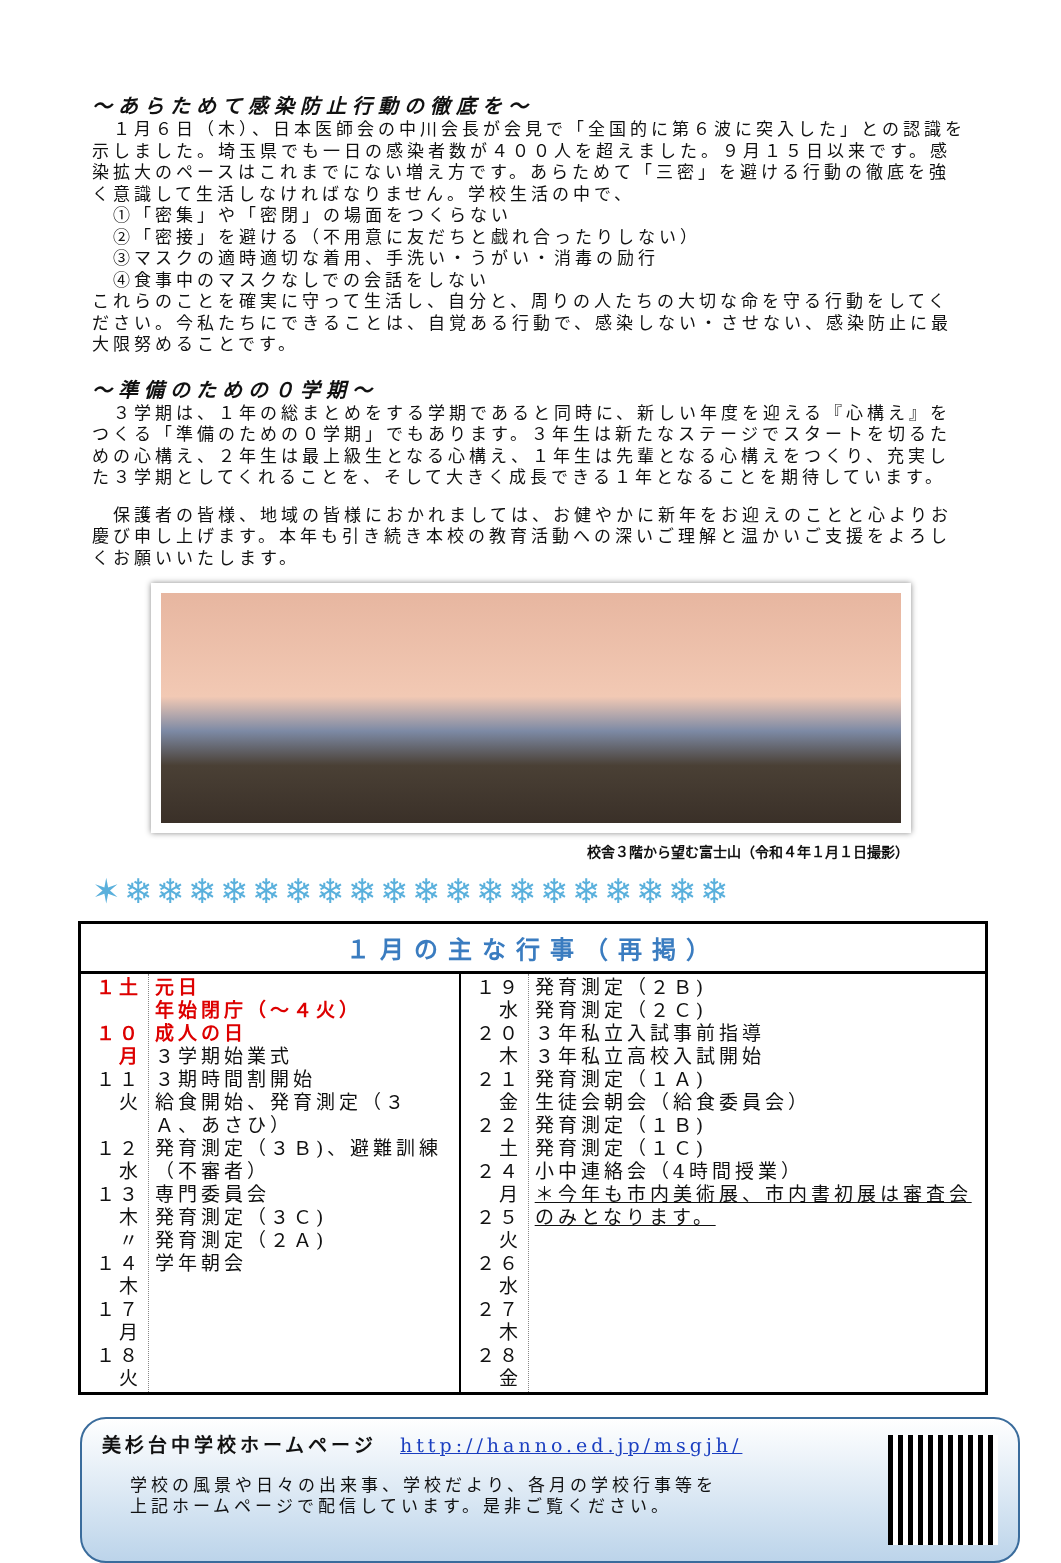～あらためて感染防止行動の徹底を～
　１月６日（木）、日本医師会の中川会長が会見で「全国的に第６波に突入した」との認識を示しました。埼玉県でも一日の感染者数が４００人を超えました。９月１５日以来です。感染拡大のペースはこれまでにない増え方です。あらためて「三密」を避ける行動の徹底を強く意識して生活しなければなりません。学校生活の中で、
　①「密集」や「密閉」の場面をつくらない
　②「密接」を避ける（不用意に友だちと戯れ合ったりしない）
　③マスクの適時適切な着用、手洗い・うがい・消毒の励行
　④食事中のマスクなしでの会話をしない
これらのことを確実に守って生活し、自分と、周りの人たちの大切な命を守る行動をしてください。今私たちにできることは、自覚ある行動で、感染しない・させない、感染防止に最大限努めることです。
～準備のための０学期～
　３学期は、１年の総まとめをする学期であると同時に、新しい年度を迎える『心構え』をつくる「準備のための０学期」でもあります。３年生は新たなステージでスタートを切るための心構え、２年生は最上級生となる心構え、１年生は先輩となる心構えをつくり、充実した３学期としてくれることを、そして大きく成長できる１年となることを期待しています。
　保護者の皆様、地域の皆様におかれましては、お健やかに新年をお迎えのことと心よりお慶び申し上げます。本年も引き続き本校の教育活動への深いご理解と温かいご支援をよろしくお願いいたします。
校舎３階から望む富士山（令和４年１月１日撮影）
✶❄❄❄❄❄❄❄❄❄❄❄❄❄❄❄❄❄❄❄
| １月の主な行事（再掲） | | | |
| --- | --- | --- | --- |
| １土 １０月 １１火 １２水 １３木 〃 １４木 １７月 １８火 | 元日 年始閉庁（～４火） 成人の日 ３学期始業式 ３期時間割開始 給食開始、発育測定（３Ａ、あさひ） 発育測定（３Ｂ)、避難訓練（不審者） 専門委員会 発育測定（３Ｃ) 発育測定（２Ａ) 学年朝会 | １９水 ２０木 ２１金 ２２土 ２４月 ２５火 ２６水 ２７木 ２８金 | 発育測定（２Ｂ) 発育測定（２Ｃ) ３年私立入試事前指導 ３年私立高校入試開始 発育測定（１Ａ) 生徒会朝会（給食委員会） 発育測定（１Ｂ) 発育測定（１Ｃ) 小中連絡会（4時間授業） ＊今年も市内美術展、市内書初展は審査会のみとなります。 |
美杉台中学校ホームページ　http://hanno.ed.jp/msgjh/
学校の風景や日々の出来事、学校だより、各月の学校行事等を
上記ホームページで配信しています。是非ご覧ください。